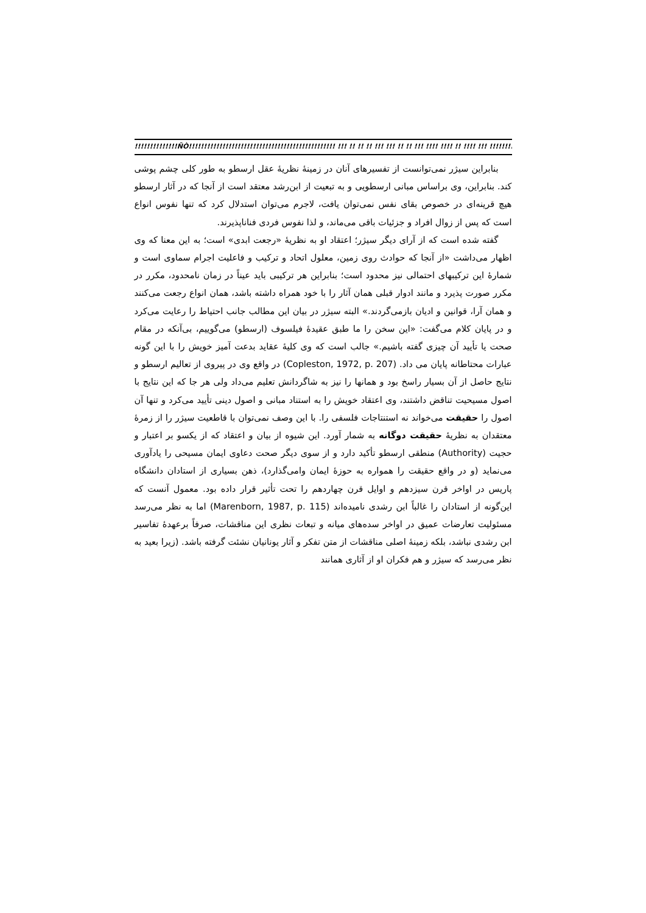!!!!!!!!!!!!!!ÑÒ!!!!!!!!!!!!!!!!!!!!!!!!!!!!!!!!!!!!!!!!!!!!!!!! !!! !! !! !! !!! !!! !! !! !!! !!!! !!!! !! !!!! !!! !!!!!!!!!!!!!!!!!!!!!!!!!!!!!!!!!!!!!!!!!!!!!!!!!!!!!!!!!!!!!!
بنابراین سیژر نمی‌توانست از تفسیرهای آنان در زمینهٔ نظریهٔ عقل ارسطو به طور کلی چشم پوشی کند. بنابراین، وی براساس مبانی ارسطویی و به تبعیت از ابن‌رشد معتقد است از آنجا که در آثار ارسطو هیچ قرینه‌ای در خصوص بقای نفس نمی‌توان یافت، لاجرم می‌توان استدلال کرد که تنها نفوس انواع است که پس از زوال افراد و جزئیات باقی می‌ماند، و لذا نفوس فردی فناناپذیرند.
گفته شده است که از آرای دیگر سیژر؛ اعتقاد او به نظریهٔ «رجعت ابدی» است؛ به این معنا که وی اظهار می‌داشت «از آنجا که حوادث روی زمین، معلول اتحاد و ترکیب و فاعلیت اجرام سماوی است و شمارهٔ این ترکیبهای احتمالی نیز محدود است؛ بنابراین هر ترکیبی باید عیناً در زمان نامحدود، مکرر در مکرر صورت پذیرد و مانند ادوار قبلی همان آثار را با خود همراه داشته باشد، همان انواع رجعت می‌کنند و همان آرا، قوانین و ادیان بازمی‌گردند.» البته سیژر در بیان این مطالب جانب احتیاط را رعایت می‌کرد و در پایان کلام می‌گفت: «این سخن را ما طبق عقیدهٔ فیلسوف (ارسطو) می‌گوییم، بی‌آنکه در مقام صحت یا تأیید آن چیزی گفته باشیم.» جالب است که وی کلیهٔ عقاید بدعت آمیز خویش را با این گونه عبارات محتاطانه پایان می داد. (Copleston, 1972, p. 207) در واقع وی در پیروی از تعالیم ارسطو و نتایج حاصل از آن بسیار راسخ بود و همانها را نیز به شاگردانش تعلیم می‌داد ولی هر جا که این نتایج با اصول مسیحیت تناقض داشتند، وی اعتقاد خویش را به استناد مبانی و اصول دینی تأیید می‌کرد و تنها آن اصول را حقیقت می‌خواند نه استنتاجات فلسفی را. با این وصف نمی‌توان با قاطعیت سیژر را از زمرهٔ معتقدان به نظریهٔ حقیقت دوگانه به شمار آورد. این شیوه از بیان و اعتقاد که از یکسو بر اعتبار و حجیت (Authority) منطقی ارسطو تأکید دارد و از سوی دیگر صحت دعاوی ایمان مسیحی را یادآوری می‌نماید (و در واقع حقیقت را همواره به حوزهٔ ایمان وامی‌گذارد)، ذهن بسیاری از استادان دانشگاه پاریس در اواخر قرن سیزدهم و اوایل قرن چهاردهم را تحت تأثیر قرار داده بود. معمول آنست که این‌گونه از استادان را غالباً ابن رشدی نامیده‌اند (Marenborn, 1987, p. 115) اما به نظر می‌رسد مسئولیت تعارضات عمیق در اواخر سده‌های میانه و تبعات نظری این مناقشات، صرفاً برعهدهٔ تفاسیر ابن رشدی نباشد، بلکه زمینهٔ اصلی مناقشات از متن تفکر و آثار یونانیان نشئت گرفته باشد. (زیرا بعید به نظر می‌رسد که سیژر و هم فکران او از آثاری همانند